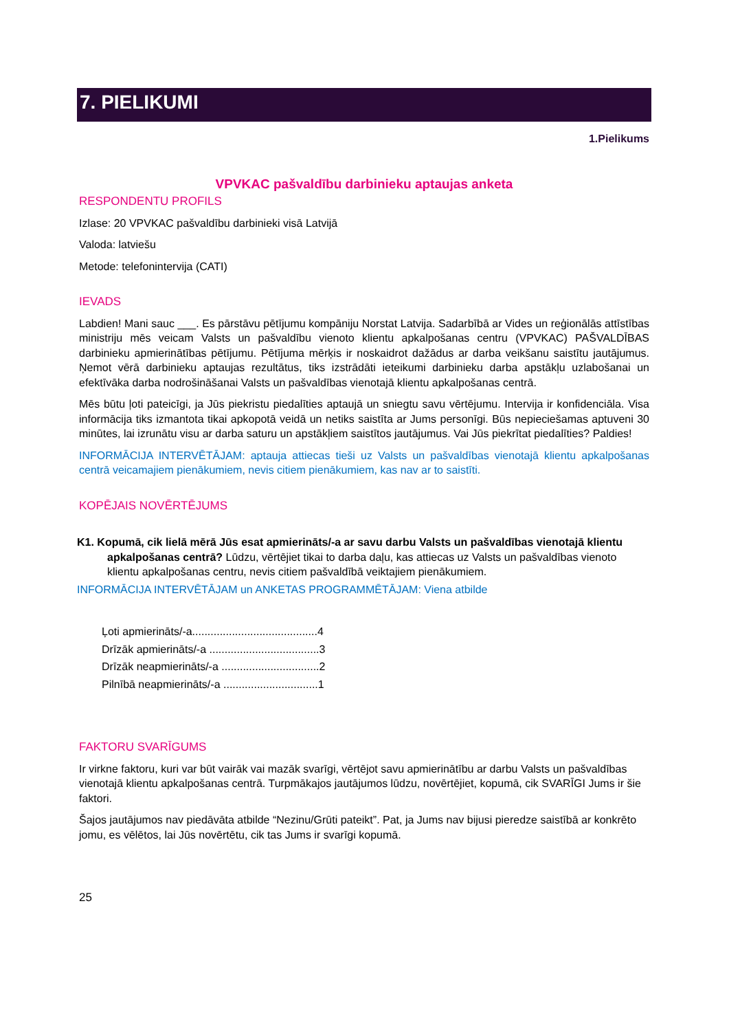7. PIELIKUMI
1.Pielikums
VPVKAC pašvaldību darbinieku aptaujas anketa
RESPONDENTU PROFILS
Izlase: 20 VPVKAC pašvaldību darbinieki visā Latvijā
Valoda: latviešu
Metode: telefonintervija (CATI)
IEVADS
Labdien! Mani sauc ___. Es pārstāvu pētījumu kompāniju Norstat Latvija. Sadarbībā ar Vides un reģionālās attīstības ministriju mēs veicam Valsts un pašvaldību vienoto klientu apkalpošanas centru (VPVKAC) PAŠVALDĪBAS darbinieku apmierinātības pētījumu. Pētījuma mērķis ir noskaidrot dažādus ar darba veikšanu saistītu jautājumus. Ņemot vērā darbinieku aptaujas rezultātus, tiks izstrādāti ieteikumi darbinieku darba apstākļu uzlabošanai un efektīvāka darba nodrošināšanai Valsts un pašvaldības vienotajā klientu apkalpošanas centrā.
Mēs būtu ļoti pateicīgi, ja Jūs piekristu piedalīties aptaujā un sniegtu savu vērtējumu. Intervija ir konfidenciāla. Visa informācija tiks izmantota tikai apkopotā veidā un netiks saistīta ar Jums personīgi. Būs nepieciešamas aptuveni 30 minūtes, lai izrunātu visu ar darba saturu un apstākļiem saistītos jautājumus. Vai Jūs piekrītat piedalīties? Paldies!
INFORMĀCIJA INTERVĒTĀJAM: aptauja attiecas tieši uz Valsts un pašvaldības vienotajā klientu apkalpošanas centrā veicamajiem pienākumiem, nevis citiem pienākumiem, kas nav ar to saistīti.
KOPĒJAIS NOVĒRTĒJUMS
K1. Kopumā, cik lielā mērā Jūs esat apmierināts/-a ar savu darbu Valsts un pašvaldības vienotajā klientu apkalpošanas centrā? Lūdzu, vērtējiet tikai to darba daļu, kas attiecas uz Valsts un pašvaldības vienoto klientu apkalpošanas centru, nevis citiem pašvaldībā veiktajiem pienākumiem.
INFORMĀCIJA INTERVĒTĀJAM un ANKETAS PROGRAMMĒTĀJAM: Viena atbilde
Ļoti apmierināts/-a.........................................4
Drīzāk apmierināts/-a ....................................3
Drīzāk neapmierināts/-a ................................2
Pilnībā neapmierināts/-a ...............................1
FAKTORU SVARĪGUMS
Ir virkne faktoru, kuri var būt vairāk vai mazāk svarīgi, vērtējot savu apmierinātību ar darbu Valsts un pašvaldības vienotajā klientu apkalpošanas centrā. Turpmākajos jautājumos lūdzu, novērtējiet, kopumā, cik SVARĪGI Jums ir šie faktori.
Šajos jautājumos nav piedāvāta atbilde “Nezinu/Grūti pateikt”. Pat, ja Jums nav bijusi pieredze saistībā ar konkrēto jomu, es vēlētos, lai Jūs novērtētu, cik tas Jums ir svarīgi kopumā.
25